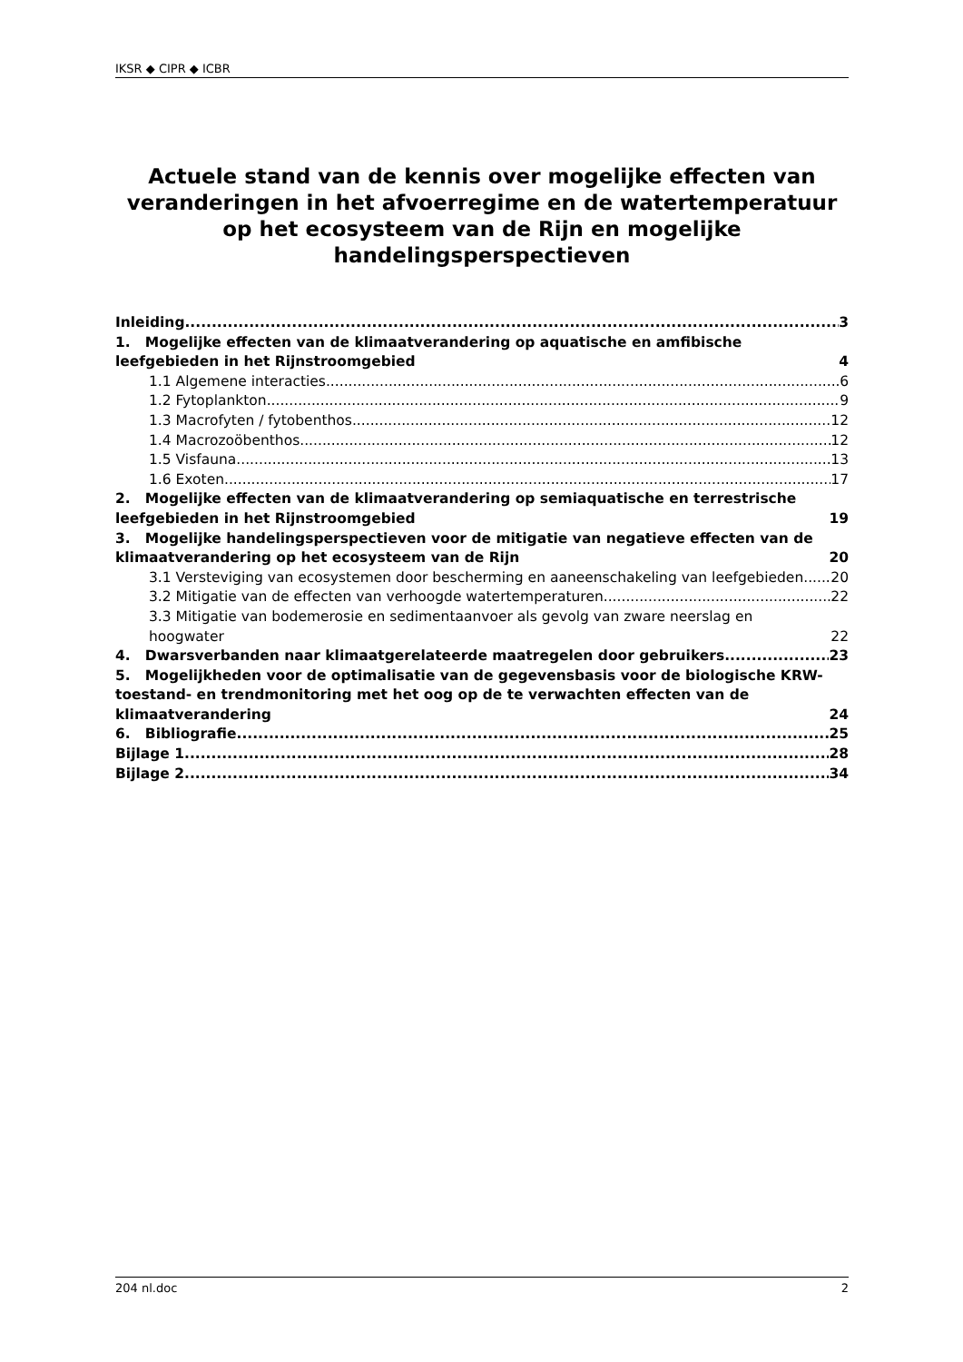IKSR ◆ CIPR ◆ ICBR
Actuele stand van de kennis over mogelijke effecten van veranderingen in het afvoerregime en de watertemperatuur op het ecosysteem van de Rijn en mogelijke handelingsperspectieven
Inleiding 3
1. Mogelijke effecten van de klimaatverandering op aquatische en amfibische leefgebieden in het Rijnstroomgebied 4
1.1 Algemene interacties 6
1.2 Fytoplankton 9
1.3 Macrofyten / fytobenthos 12
1.4 Macrozoöbenthos 12
1.5 Visfauna 13
1.6 Exoten 17
2. Mogelijke effecten van de klimaatverandering op semiaquatische en terrestrische leefgebieden in het Rijnstroomgebied 19
3. Mogelijke handelingsperspectieven voor de mitigatie van negatieve effecten van de klimaatverandering op het ecosysteem van de Rijn 20
3.1 Versteviging van ecosystemen door bescherming en aaneenschakeling van leefgebieden 20
3.2 Mitigatie van de effecten van verhoogde watertemperaturen 22
3.3 Mitigatie van bodemerosie en sedimentaanvoer als gevolg van zware neerslag en hoogwater 22
4. Dwarsverbanden naar klimaatgerelateerde maatregelen door gebruikers 23
5. Mogelijkheden voor de optimalisatie van de gegevensbasis voor de biologische KRW-toestand- en trendmonitoring met het oog op de te verwachten effecten van de klimaatverandering 24
6. Bibliografie 25
Bijlage 1 28
Bijlage 2 34
204 nl.doc 2